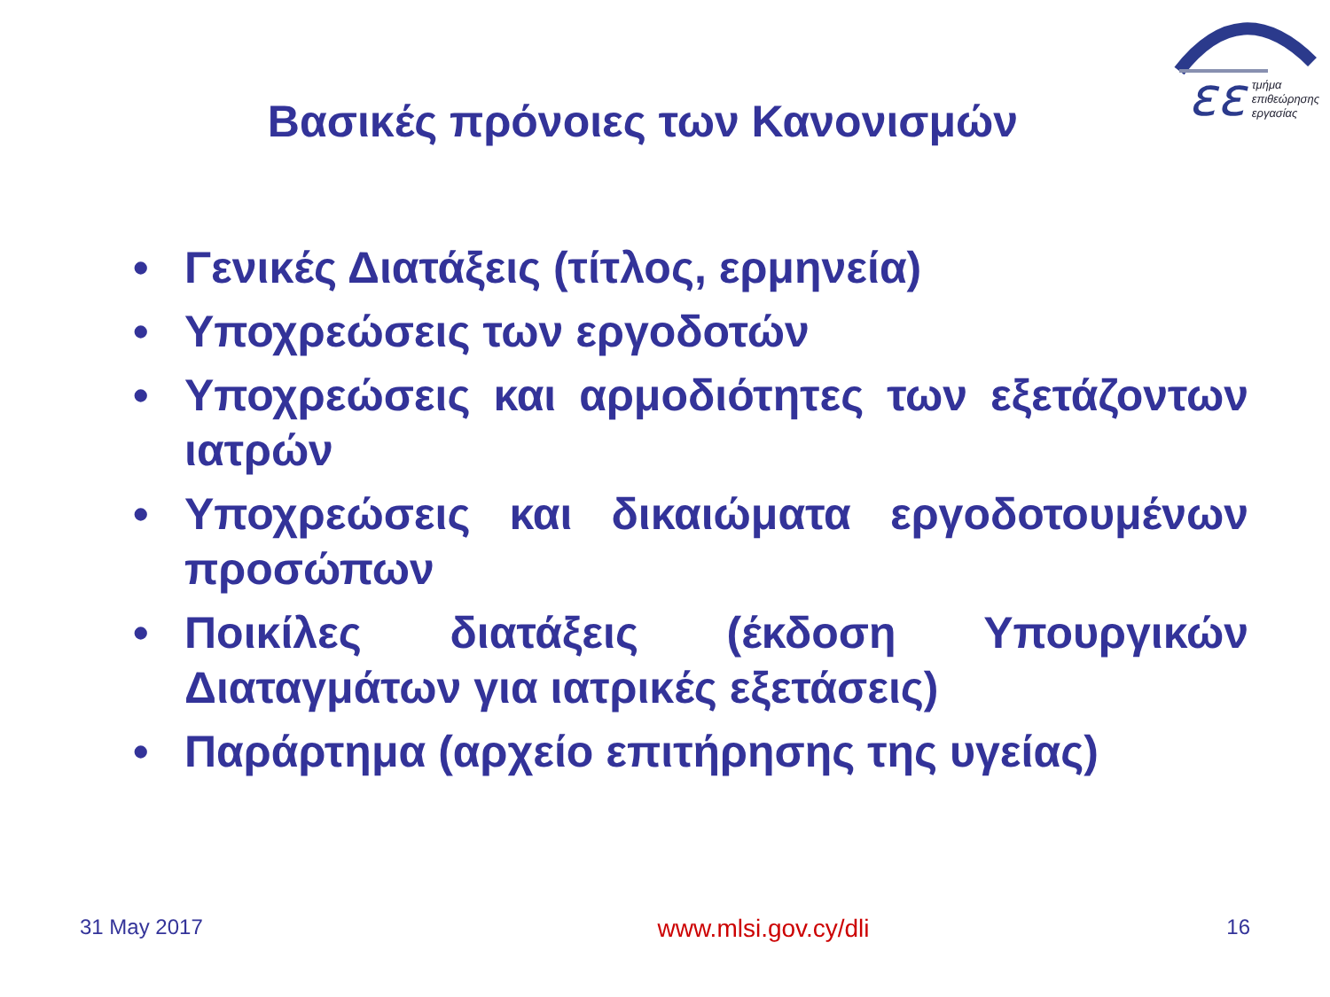εε
τμήμα
επιθεώρησης
εργασίας
Βασικές πρόνοιες των Κανονισμών
• Γενικές Διατάξεις (τίτλος, ερμηνεία)
• Υποχρεώσεις των εργοδοτών
• Υποχρεώσεις και αρμοδιότητες των εξετάζοντων ιατρών
• Υποχρεώσεις και δικαιώματα εργοδοτουμένων προσώπων
• Ποικίλες διατάξεις (έκδοση Υπουργικών Διαταγμάτων για ιατρικές εξετάσεις)
• Παράρτημα (αρχείο επιτήρησης της υγείας)
31 May 2017 www.mlsi.gov.cy/dli 16